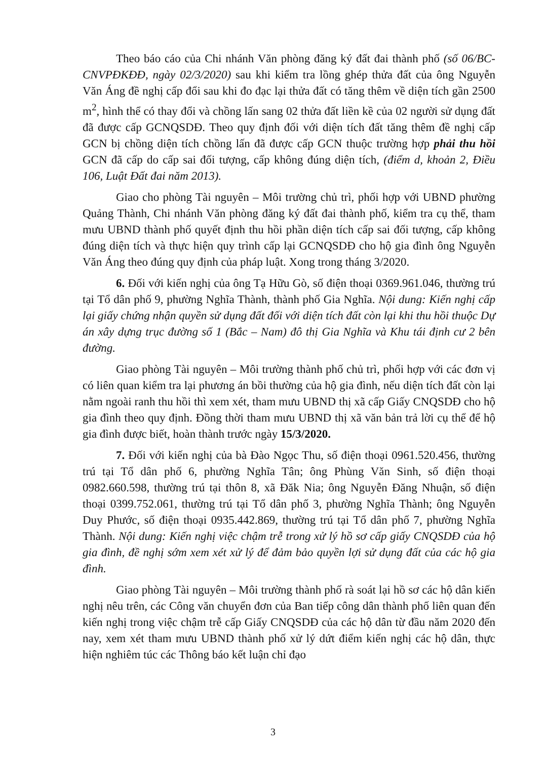Theo báo cáo của Chi nhánh Văn phòng đăng ký đất đai thành phố (số 06/BC-CNVPĐKĐĐ, ngày 02/3/2020) sau khi kiểm tra lồng ghép thửa đất của ông Nguyễn Văn Áng đề nghị cấp đổi sau khi đo đạc lại thửa đất có tăng thêm về diện tích gần 2500 m<sup>2</sup>, hình thể có thay đổi và chồng lấn sang 02 thửa đất liền kề của 02 người sử dụng đất đã được cấp GCNQSDĐ. Theo quy định đối với diện tích đất tăng thêm đề nghị cấp GCN bị chồng diện tích chồng lấn đã được cấp GCN thuộc trường hợp phải thu hồi GCN đã cấp do cấp sai đối tượng, cấp không đúng diện tích, (điểm d, khoản 2, Điều 106, Luật Đất đai năm 2013).
Giao cho phòng Tài nguyên – Môi trường chủ trì, phối hợp với UBND phường Quảng Thành, Chi nhánh Văn phòng đăng ký đất đai thành phố, kiểm tra cụ thể, tham mưu UBND thành phố quyết định thu hồi phần diện tích cấp sai đối tượng, cấp không đúng diện tích và thực hiện quy trình cấp lại GCNQSDĐ cho hộ gia đình ông Nguyễn Văn Áng theo đúng quy định của pháp luật. Xong trong tháng 3/2020.
6. Đối với kiến nghị của ông Tạ Hữu Gò, số điện thoại 0369.961.046, thường trú tại Tổ dân phố 9, phường Nghĩa Thành, thành phố Gia Nghĩa. Nội dung: Kiến nghị cấp lại giấy chứng nhận quyền sử dụng đất đối với diện tích đất còn lại khi thu hồi thuộc Dự án xây dựng trục đường số 1 (Bắc – Nam) đô thị Gia Nghĩa và Khu tái định cư 2 bên đường.
Giao phòng Tài nguyên – Môi trường thành phố chủ trì, phối hợp với các đơn vị có liên quan kiểm tra lại phương án bồi thường của hộ gia đình, nếu diện tích đất còn lại nằm ngoài ranh thu hồi thì xem xét, tham mưu UBND thị xã cấp Giấy CNQSDĐ cho hộ gia đình theo quy định. Đồng thời tham mưu UBND thị xã văn bản trả lời cụ thể để hộ gia đình được biết, hoàn thành trước ngày 15/3/2020.
7. Đối với kiến nghị của bà Đào Ngọc Thu, số điện thoại 0961.520.456, thường trú tại Tổ dân phố 6, phường Nghĩa Tân; ông Phùng Văn Sinh, số điện thoại 0982.660.598, thường trú tại thôn 8, xã Đăk Nia; ông Nguyễn Đăng Nhuận, số điện thoại 0399.752.061, thường trú tại Tổ dân phố 3, phường Nghĩa Thành; ông Nguyễn Duy Phước, số điện thoại 0935.442.869, thường trú tại Tổ dân phố 7, phường Nghĩa Thành. Nội dung: Kiến nghị việc chậm trễ trong xử lý hồ sơ cấp giấy CNQSDĐ của hộ gia đình, đề nghị sớm xem xét xử lý để đảm bảo quyền lợi sử dụng đất của các hộ gia đình.
Giao phòng Tài nguyên – Môi trường thành phố rà soát lại hồ sơ các hộ dân kiến nghị nêu trên, các Công văn chuyển đơn của Ban tiếp công dân thành phố liên quan đến kiến nghị trong việc chậm trễ cấp Giấy CNQSDĐ của các hộ dân từ đầu năm 2020 đến nay, xem xét tham mưu UBND thành phố xử lý dứt điểm kiến nghị các hộ dân, thực hiện nghiêm túc các Thông báo kết luận chỉ đạo
3